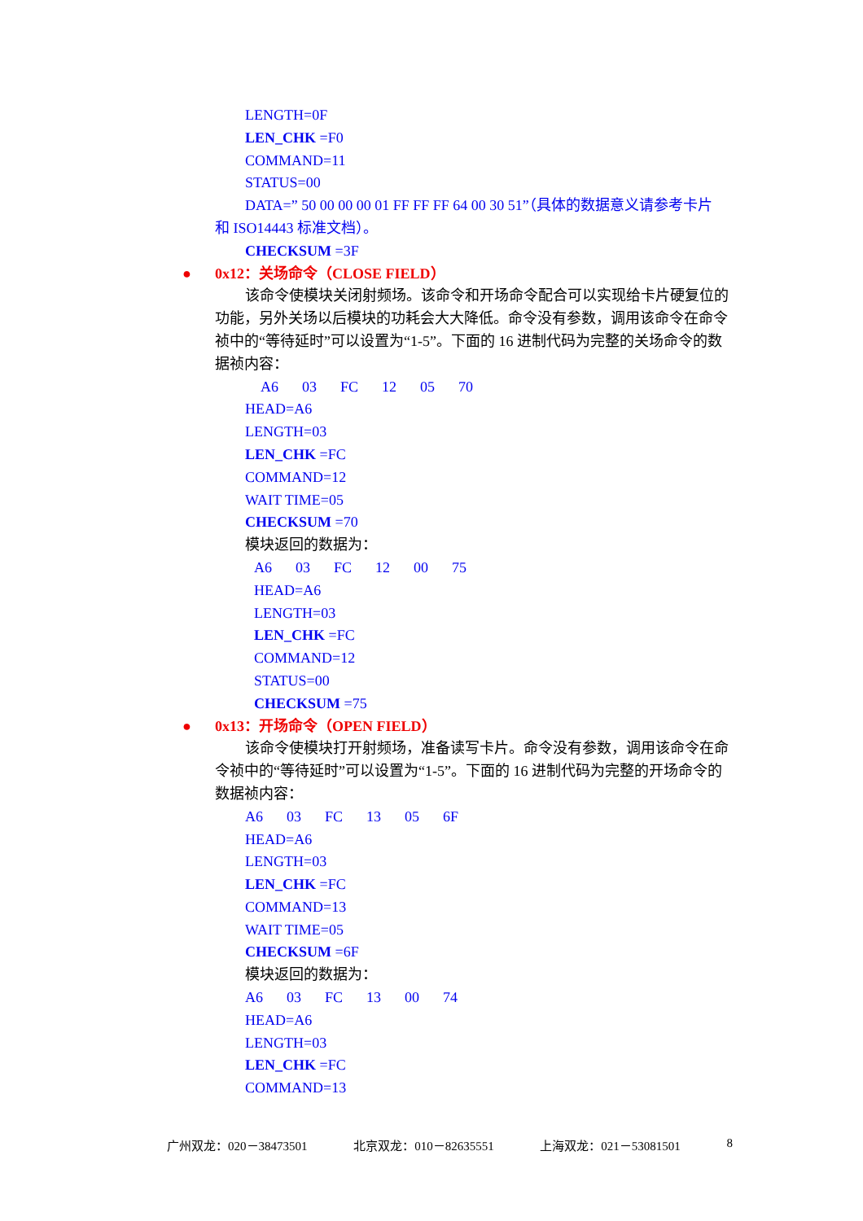LENGTH=0F
LEN_CHK =F0
COMMAND=11
STATUS=00
DATA=” 50 00 00 00 01 FF FF FF 64 00 30 51”（具体的数据意义请参考卡片
和 ISO14443 标准文档）。
CHECKSUM =3F
● 0x12：关场命令（CLOSE FIELD）
该命令使模块关闭射频场。该命令和开场命令配合可以实现给卡片硬复位的功能，另外关场以后模块的功耗会大大降低。命令没有参数，调用该命令在命令祯中的“等待延时”可以设置为“1-5”。下面的 16 进制代码为完整的关场命令的数据祯内容：
A6 03 FC 12 05 70
HEAD=A6
LENGTH=03
LEN_CHK =FC
COMMAND=12
WAIT TIME=05
CHECKSUM =70
模块返回的数据为：
A6 03 FC 12 00 75
HEAD=A6
LENGTH=03
LEN_CHK =FC
COMMAND=12
STATUS=00
CHECKSUM =75
● 0x13：开场命令（OPEN FIELD）
该命令使模块打开射频场，准备读写卡片。命令没有参数，调用该命令在命令祯中的“等待延时”可以设置为“1-5”。下面的 16 进制代码为完整的开场命令的数据祯内容：
A6 03 FC 13 05 6F
HEAD=A6
LENGTH=03
LEN_CHK =FC
COMMAND=13
WAIT TIME=05
CHECKSUM =6F
模块返回的数据为：
A6 03 FC 13 00 74
HEAD=A6
LENGTH=03
LEN_CHK =FC
COMMAND=13
广州双龙：020－38473501 北京双龙：010－82635551 上海双龙：021－53081501 8